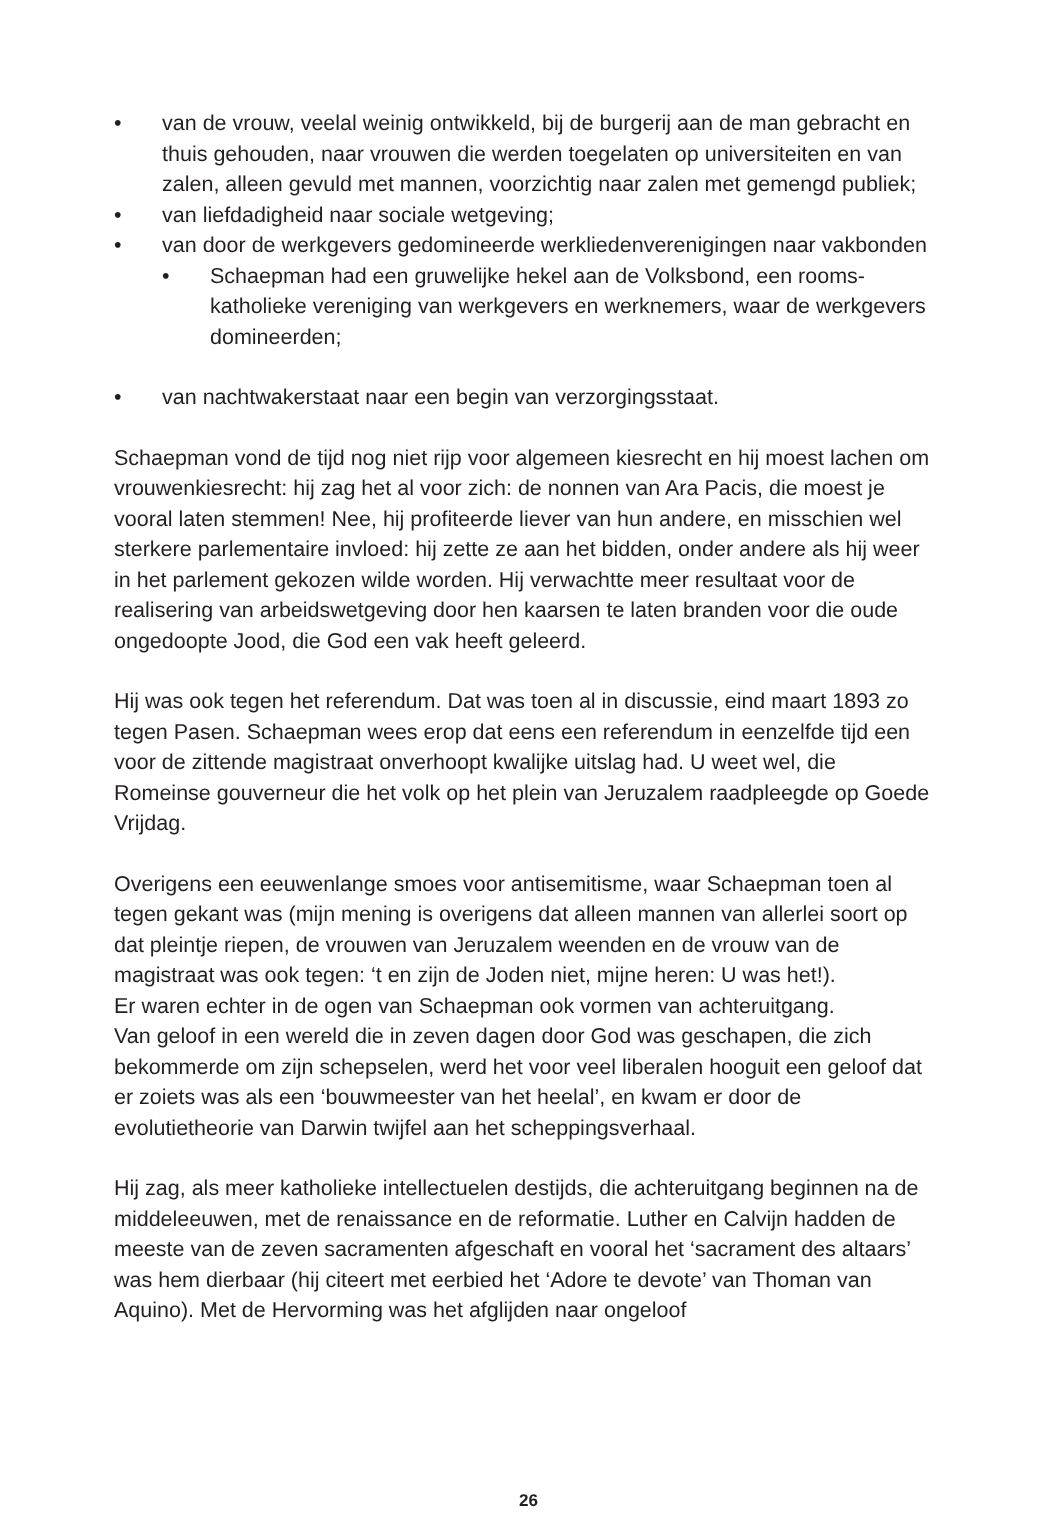• van de vrouw, veelal weinig ontwikkeld, bij de burgerij aan de man gebracht en thuis gehouden, naar vrouwen die werden toegelaten op universiteiten en van zalen, alleen gevuld met mannen, voorzichtig naar zalen met gemengd publiek;
• van liefdadigheid naar sociale wetgeving;
• van door de werkgevers gedomineerde werkliedenverenigingen naar vakbonden
• Schaepman had een gruwelijke hekel aan de Volksbond, een rooms-katholieke vereniging van werkgevers en werknemers, waar de werkgevers domineerden;
• van nachtwakerstaat naar een begin van verzorgingsstaat.
Schaepman vond de tijd nog niet rijp voor algemeen kiesrecht en hij moest lachen om vrouwenkiesrecht: hij zag het al voor zich: de nonnen van Ara Pacis, die moest je vooral laten stemmen! Nee, hij profiteerde liever van hun andere, en misschien wel sterkere parlementaire invloed: hij zette ze aan het bidden, onder andere als hij weer in het parlement gekozen wilde worden. Hij verwachtte meer resultaat voor de realisering van arbeidswetgeving door hen kaarsen te laten branden voor die oude ongedoopte Jood, die God een vak heeft geleerd.
Hij was ook tegen het referendum. Dat was toen al in discussie, eind maart 1893 zo tegen Pasen. Schaepman wees erop dat eens een referendum in eenzelfde tijd een voor de zittende magistraat onverhoopt kwalijke uitslag had. U weet wel, die Romeinse gouverneur die het volk op het plein van Jeruzalem raadpleegde op Goede Vrijdag.
Overigens een eeuwenlange smoes voor antisemitisme, waar Schaepman toen al tegen gekant was (mijn mening is overigens dat alleen mannen van allerlei soort op dat pleintje riepen, de vrouwen van Jeruzalem weenden en de vrouw van de magistraat was ook tegen: ‘t en zijn de Joden niet, mijne heren: U was het!).
Er waren echter in de ogen van Schaepman ook vormen van achteruitgang.
Van geloof in een wereld die in zeven dagen door God was geschapen, die zich bekommerde om zijn schepselen, werd het voor veel liberalen hooguit een geloof dat er zoiets was als een ‘bouwmeester van het heelal’, en kwam er door de evolutietheorie van Darwin twijfel aan het scheppingsverhaal.
Hij zag, als meer katholieke intellectuelen destijds, die achteruitgang beginnen na de middeleeuwen, met de renaissance en de reformatie. Luther en Calvijn hadden de meeste van de zeven sacramenten afgeschaft en vooral het ‘sacrament des altaars’ was hem dierbaar (hij citeert met eerbied het ‘Adore te devote’ van Thoman van Aquino). Met de Hervorming was het afglijden naar ongeloof
26